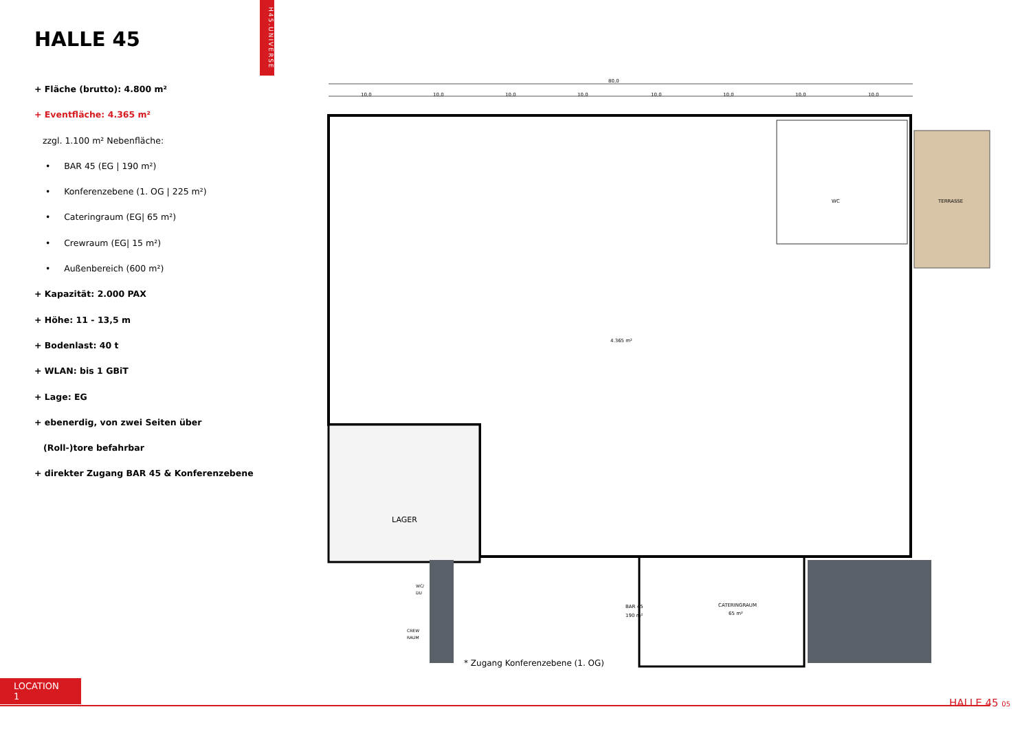H45.UNIVERSE
HALLE 45
+ Fläche (brutto): 4.800 m²
+ Eventfläche: 4.365 m²
zzgl. 1.100 m² Nebenfläche:
• BAR 45 (EG | 190 m²)
• Konferenzebene (1. OG | 225 m²)
• Cateringraum (EG| 65 m²)
• Crewraum (EG| 15 m²)
• Außenbereich (600 m²)
+ Kapazität: 2.000 PAX
+ Höhe: 11 - 13,5 m
+ Bodenlast: 40 t
+ WLAN: bis 1 GBiT
+ Lage: EG
+ ebenerdig, von zwei Seiten über
(Roll-)tore befahrbar
+ direkter Zugang BAR 45 & Konferenzebene
80,0
10,0
10,0
10,0
10,0
10,0
10,0
10,0
10,0
LAGER
4.365 m²
TERRASSE
WC
BAR 45
190 m²
CATERINGRAUM
65 m²
CREW
RAUM
WC/
DU
* Zugang Konferenzebene (1. OG)
LOCATION 1
HALLE 45 05